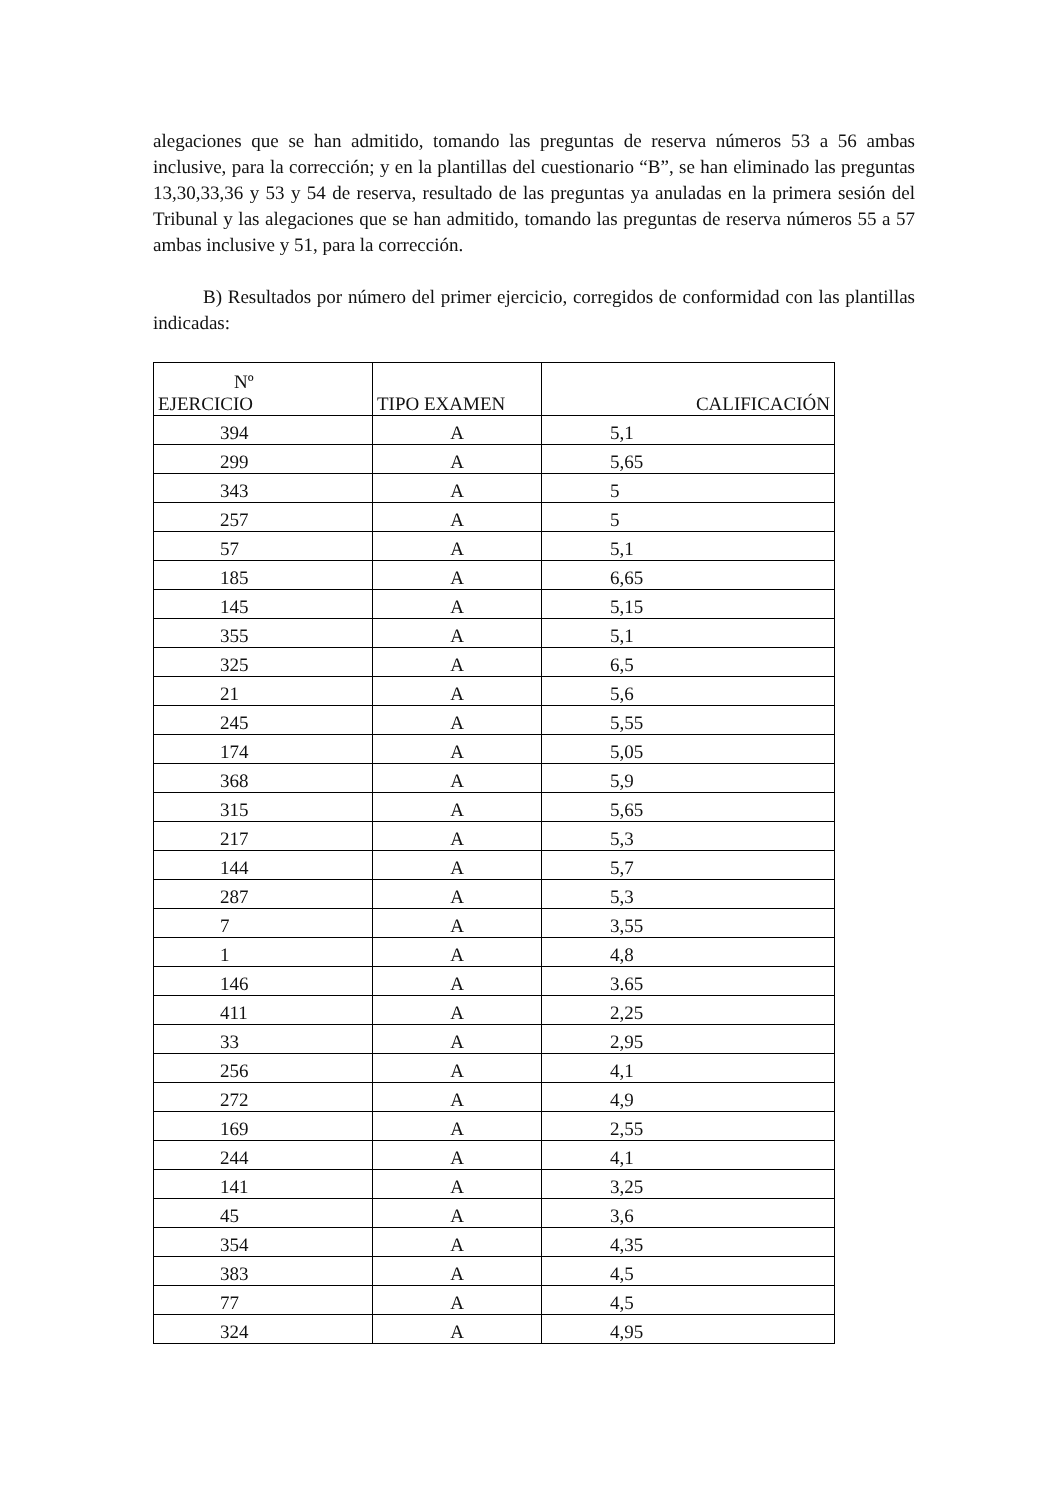alegaciones que se han admitido, tomando las preguntas de reserva números 53 a 56 ambas inclusive, para la corrección; y en la plantillas del cuestionario “B”, se han eliminado las preguntas 13,30,33,36 y 53 y 54 de reserva, resultado de las preguntas ya anuladas en la primera sesión del Tribunal y las alegaciones que se han admitido, tomando las preguntas de reserva números 55 a 57 ambas inclusive y 51, para la corrección.
B) Resultados por número del primer ejercicio, corregidos de conformidad con las plantillas indicadas:
| Nº EJERCICIO | TIPO EXAMEN | CALIFICACIÓN |
| --- | --- | --- |
| 394 | A | 5,1 |
| 299 | A | 5,65 |
| 343 | A | 5 |
| 257 | A | 5 |
| 57 | A | 5,1 |
| 185 | A | 6,65 |
| 145 | A | 5,15 |
| 355 | A | 5,1 |
| 325 | A | 6,5 |
| 21 | A | 5,6 |
| 245 | A | 5,55 |
| 174 | A | 5,05 |
| 368 | A | 5,9 |
| 315 | A | 5,65 |
| 217 | A | 5,3 |
| 144 | A | 5,7 |
| 287 | A | 5,3 |
| 7 | A | 3,55 |
| 1 | A | 4,8 |
| 146 | A | 3.65 |
| 411 | A | 2,25 |
| 33 | A | 2,95 |
| 256 | A | 4,1 |
| 272 | A | 4,9 |
| 169 | A | 2,55 |
| 244 | A | 4,1 |
| 141 | A | 3,25 |
| 45 | A | 3,6 |
| 354 | A | 4,35 |
| 383 | A | 4,5 |
| 77 | A | 4,5 |
| 324 | A | 4,95 |